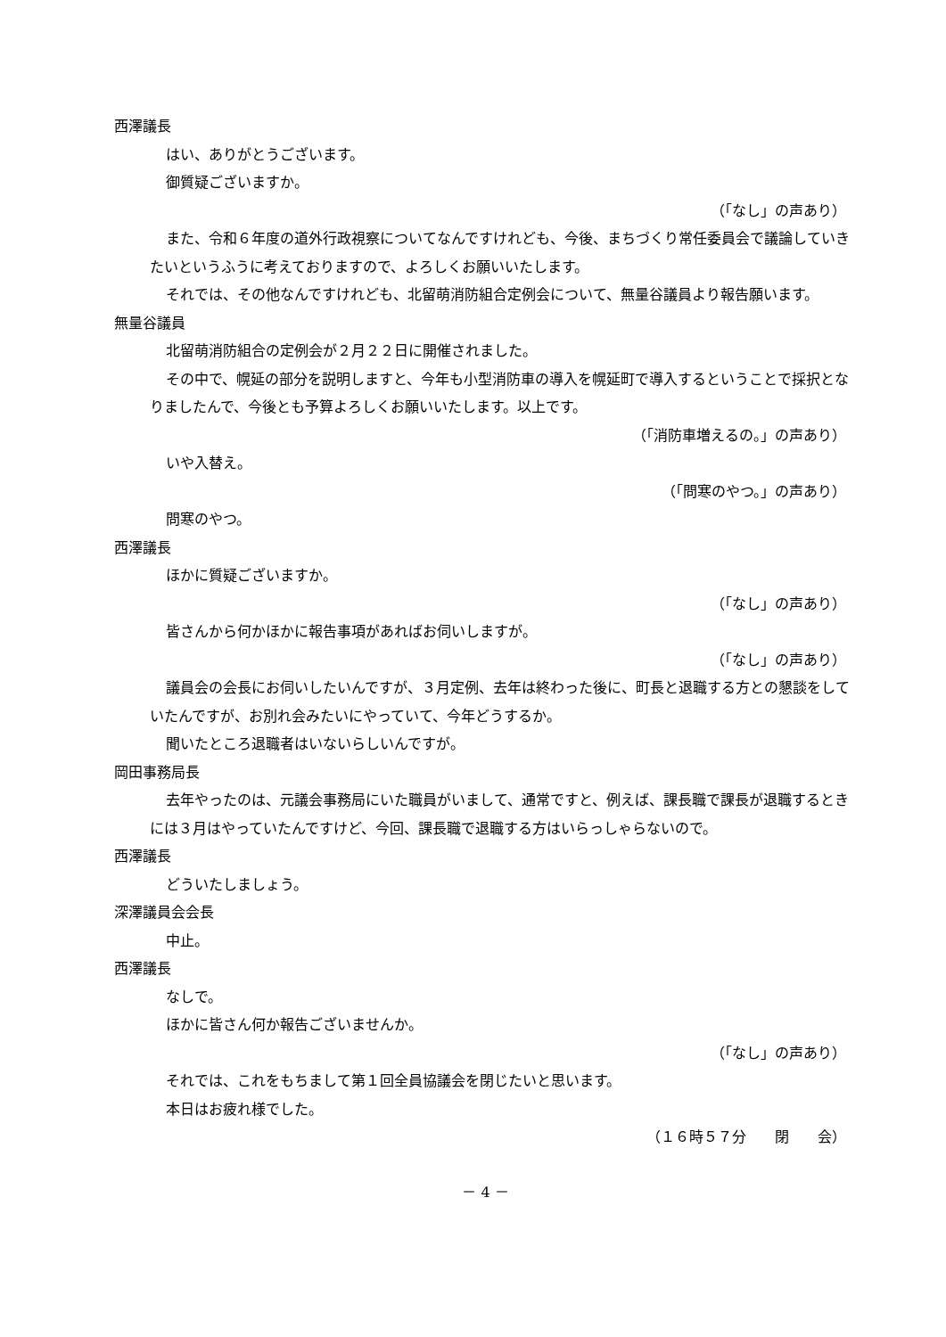西澤議長
はい、ありがとうございます。
御質疑ございますか。
（「なし」の声あり）
また、令和６年度の道外行政視察についてなんですけれども、今後、まちづくり常任委員会で議論していきたいというふうに考えておりますので、よろしくお願いいたします。
それでは、その他なんですけれども、北留萌消防組合定例会について、無量谷議員より報告願います。
無量谷議員
北留萌消防組合の定例会が２月２２日に開催されました。
その中で、幌延の部分を説明しますと、今年も小型消防車の導入を幌延町で導入するということで採択となりましたんで、今後とも予算よろしくお願いいたします。以上です。
（「消防車増えるの。」の声あり）
いや入替え。
（「問寒のやつ。」の声あり）
問寒のやつ。
西澤議長
ほかに質疑ございますか。
（「なし」の声あり）
皆さんから何かほかに報告事項があればお伺いしますが。
（「なし」の声あり）
議員会の会長にお伺いしたいんですが、３月定例、去年は終わった後に、町長と退職する方との懇談をしていたんですが、お別れ会みたいにやっていて、今年どうするか。
聞いたところ退職者はいないらしいんですが。
岡田事務局長
去年やったのは、元議会事務局にいた職員がいまして、通常ですと、例えば、課長職で課長が退職するときには３月はやっていたんですけど、今回、課長職で退職する方はいらっしゃらないので。
西澤議長
どういたしましょう。
深澤議員会会長
中止。
西澤議長
なしで。
ほかに皆さん何か報告ございませんか。
（「なし」の声あり）
それでは、これをもちまして第１回全員協議会を閉じたいと思います。
本日はお疲れ様でした。
（１６時５７分　　閉　　会）
－ 4 －